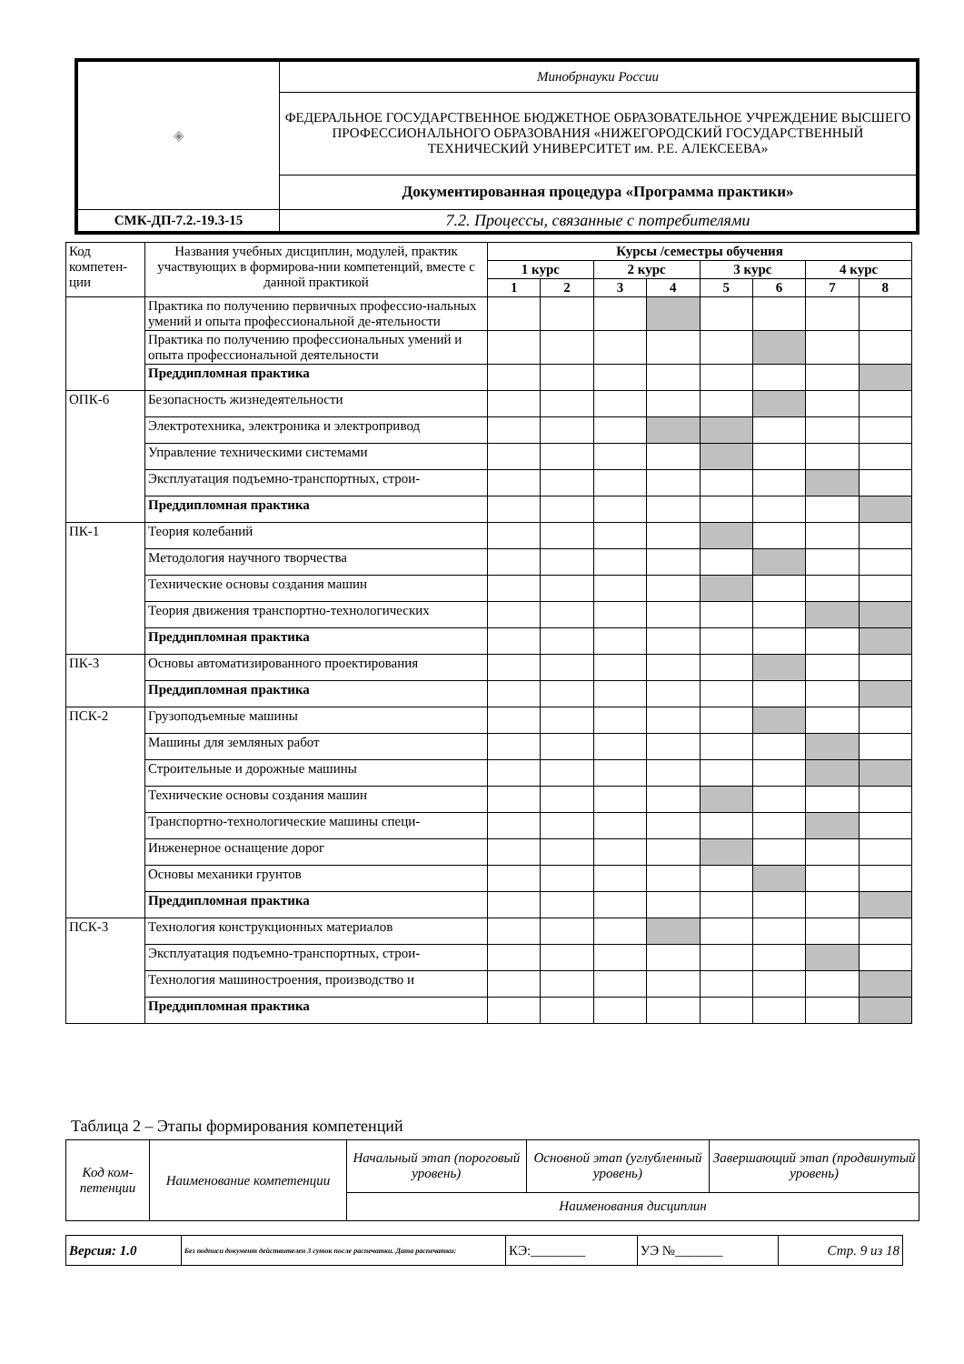| ◈ | Минобрнауки России |
| | ФЕДЕРАЛЬНОЕ ГОСУДАРСТВЕННОЕ БЮДЖЕТНОЕ ОБРАЗОВАТЕЛЬНОЕ УЧРЕЖДЕНИЕ ВЫСШЕГО ПРОФЕССИОНАЛЬНОГО ОБРАЗОВАНИЯ «НИЖЕГОРОДСКИЙ ГОСУДАРСТВЕННЫЙ ТЕХНИЧЕСКИЙ УНИВЕРСИТЕТ им. Р.Е. АЛЕКСЕЕВА» |
| | Документированная процедура «Программа практики» |
| СМК-ДП-7.2.-19.3-15 | 7.2. Процессы, связанные с потребителями |
| Код компетен-ции | Названия учебных дисциплин, модулей, практик участвующих в формирова-нии компетенций, вместе с данной практикой | Курсы /семестры обучения | | | | | | | |
| | | 1 курс | | 2 курс | | 3 курс | | 4 курс | |
| | | 1 | 2 | 3 | 4 | 5 | 6 | 7 | 8 |
| | Практика по получению первичных профессио-нальных умений и опыта профессиональной де-ятельности | | | | | | | | |
| | Практика по получению профессиональных умений и опыта профессиональной деятельности | | | | | | | | |
| | Преддипломная практика | | | | | | | | |
| ОПК-6 | Безопасность жизнедеятельности | | | | | | | | |
| | Электротехника, электроника и электропривод | | | | | | | | |
| | Управление техническими системами | | | | | | | | |
| | Эксплуатация подъемно-транспортных, строи- | | | | | | | | |
| | Преддипломная практика | | | | | | | | |
| ПК-1 | Теория колебаний | | | | | | | | |
| | Методология научного творчества | | | | | | | | |
| | Технические основы создания машин | | | | | | | | |
| | Теория движения транспортно-технологических | | | | | | | | |
| | Преддипломная практика | | | | | | | | |
| ПК-3 | Основы автоматизированного проектирования | | | | | | | | |
| | Преддипломная практика | | | | | | | | |
| ПСК-2 | Грузоподъемные машины | | | | | | | | |
| | Машины для земляных работ | | | | | | | | |
| | Строительные и дорожные машины | | | | | | | | |
| | Технические основы создания машин | | | | | | | | |
| | Транспортно-технологические машины специ- | | | | | | | | |
| | Инженерное оснащение дорог | | | | | | | | |
| | Основы механики грунтов | | | | | | | | |
| | Преддипломная практика | | | | | | | | |
| ПСК-3 | Технология конструкционных материалов | | | | | | | | |
| | Эксплуатация подъемно-транспортных, строи- | | | | | | | | |
| | Технология машиностроения, производство и | | | | | | | | |
| | Преддипломная практика | | | | | | | | |
Таблица 2 – Этапы формирования компетенций
| Код ком-петенции | Наименование компетенции | Начальный этап (пороговый уровень) | Основной этап (углубленный уровень) | Завершающий этап (продвинутый уровень) |
| | | Наименования дисциплин | | |
| Версия: 1.0 | Без подписи документ действителен 3 суток после распечатки. Дата распечатки: | КЭ:________ | УЭ №_______ | Стр. 9 из 18 |